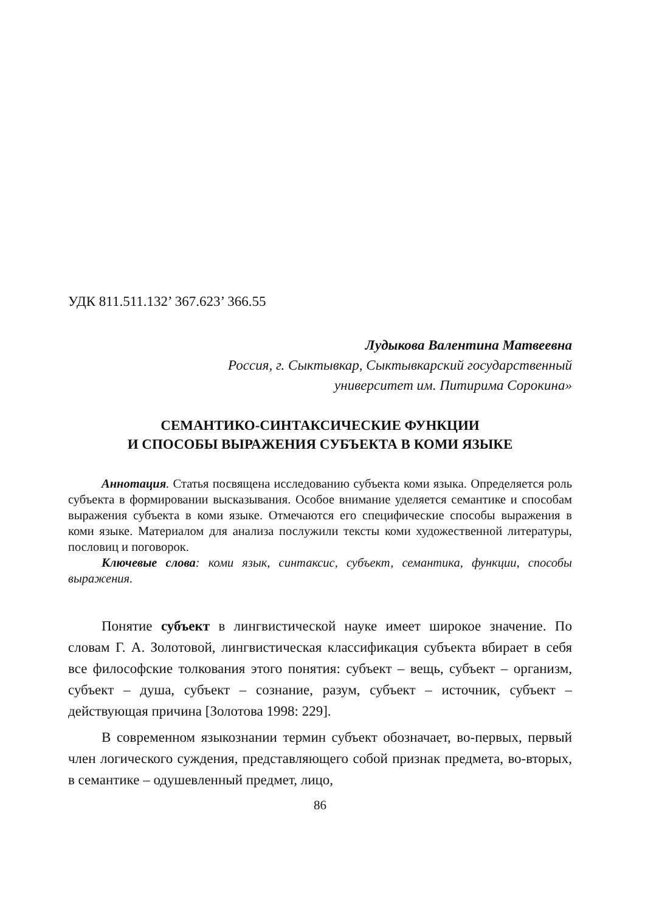УДК 811.511.132’ 367.623’ 366.55
Лудыкова Валентина Матвеевна
Россия, г. Сыктывкар, Сыктывкарский государственный
университет им. Питирима Сорокина»
СЕМАНТИКО-СИНТАКСИЧЕСКИЕ ФУНКЦИИ
И СПОСОБЫ ВЫРАЖЕНИЯ СУБЪЕКТА В КОМИ ЯЗЫКЕ
Аннотация. Статья посвящена исследованию субъекта коми языка. Определяется роль субъекта в формировании высказывания. Особое внимание уделяется семантике и способам выражения субъекта в коми языке. Отмечаются его специфические способы выражения в коми языке. Материалом для анализа послужили тексты коми художественной литературы, пословиц и поговорок.
Ключевые слова: коми язык, синтаксис, субъект, семантика, функции, способы выражения.
Понятие субъект в лингвистической науке имеет широкое значение. По словам Г. А. Золотовой, лингвистическая классификация субъекта вбирает в себя все философские толкования этого понятия: субъект – вещь, субъект – организм, субъект – душа, субъект – сознание, разум, субъект – источник, субъект – действующая причина [Золотова 1998: 229].
В современном языкознании термин субъект обозначает, во-первых, первый член логического суждения, представляющего собой признак предмета, во-вторых, в семантике – одушевленный предмет, лицо,
86